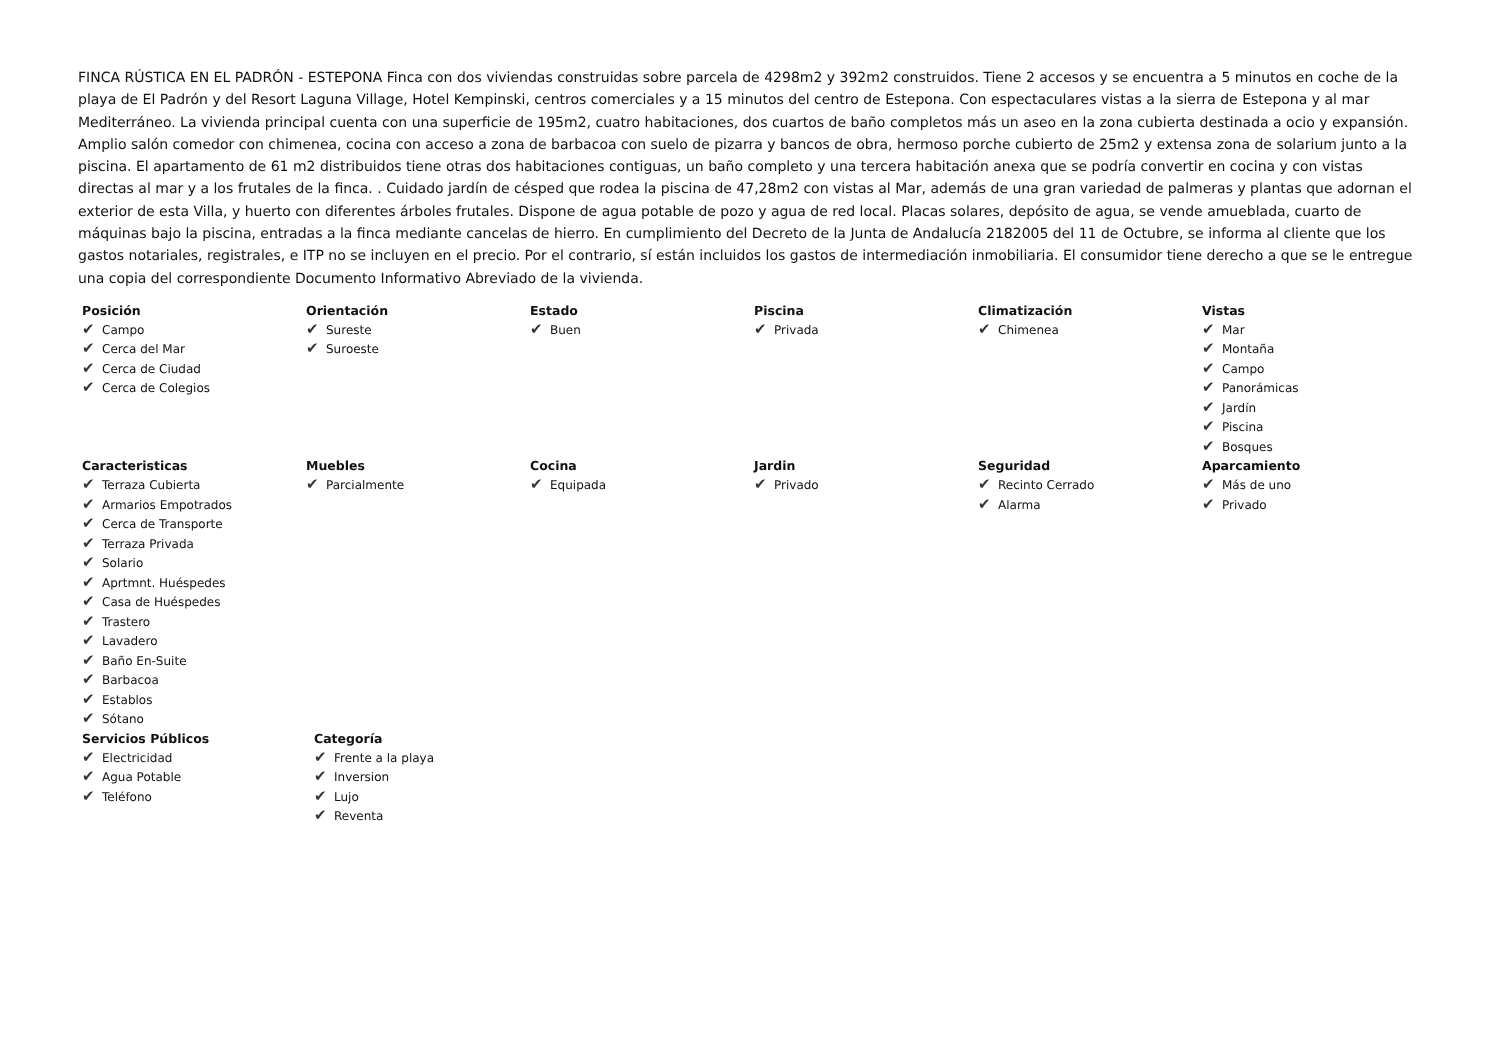FINCA RÚSTICA EN EL PADRÓN - ESTEPONA Finca con dos viviendas construidas sobre parcela de 4298m2 y 392m2 construidos. Tiene 2 accesos y se encuentra a 5 minutos en coche de la playa de El Padrón y del Resort Laguna Village, Hotel Kempinski, centros comerciales y a 15 minutos del centro de Estepona. Con espectaculares vistas a la sierra de Estepona y al mar Mediterráneo. La vivienda principal cuenta con una superficie de 195m2, cuatro habitaciones, dos cuartos de baño completos más un aseo en la zona cubierta destinada a ocio y expansión. Amplio salón comedor con chimenea, cocina con acceso a zona de barbacoa con suelo de pizarra y bancos de obra, hermoso porche cubierto de 25m2 y extensa zona de solarium junto a la piscina. El apartamento de 61 m2 distribuidos tiene otras dos habitaciones contiguas, un baño completo y una tercera habitación anexa que se podría convertir en cocina y con vistas directas al mar y a los frutales de la finca. . Cuidado jardín de césped que rodea la piscina de 47,28m2 con vistas al Mar, además de una gran variedad de palmeras y plantas que adornan el exterior de esta Villa, y huerto con diferentes árboles frutales. Dispone de agua potable de pozo y agua de red local. Placas solares, depósito de agua, se vende amueblada, cuarto de máquinas bajo la piscina, entradas a la finca mediante cancelas de hierro. En cumplimiento del Decreto de la Junta de Andalucía 2182005 del 11 de Octubre, se informa al cliente que los gastos notariales, registrales, e ITP no se incluyen en el precio. Por el contrario, sí están incluidos los gastos de intermediación inmobiliaria. El consumidor tiene derecho a que se le entregue una copia del correspondiente Documento Informativo Abreviado de la vivienda.
Posición
✔ Campo
✔ Cerca del Mar
✔ Cerca de Ciudad
✔ Cerca de Colegios
Orientación
✔ Sureste
✔ Suroeste
Estado
✔ Buen
Piscina
✔ Privada
Climatización
✔ Chimenea
Vistas
✔ Mar
✔ Montaña
✔ Campo
✔ Panorámicas
✔ Jardín
✔ Piscina
✔ Bosques
Caracteristicas
✔ Terraza Cubierta
✔ Armarios Empotrados
✔ Cerca de Transporte
✔ Terraza Privada
✔ Solario
✔ Aprtmnt. Huéspedes
✔ Casa de Huéspedes
✔ Trastero
✔ Lavadero
✔ Baño En-Suite
✔ Barbacoa
✔ Establos
✔ Sótano
Muebles
✔ Parcialmente
Cocina
✔ Equipada
Jardin
✔ Privado
Seguridad
✔ Recinto Cerrado
✔ Alarma
Aparcamiento
✔ Más de uno
✔ Privado
Servicios Públicos
✔ Electricidad
✔ Agua Potable
✔ Teléfono
Categoría
✔ Frente a la playa
✔ Inversion
✔ Lujo
✔ Reventa